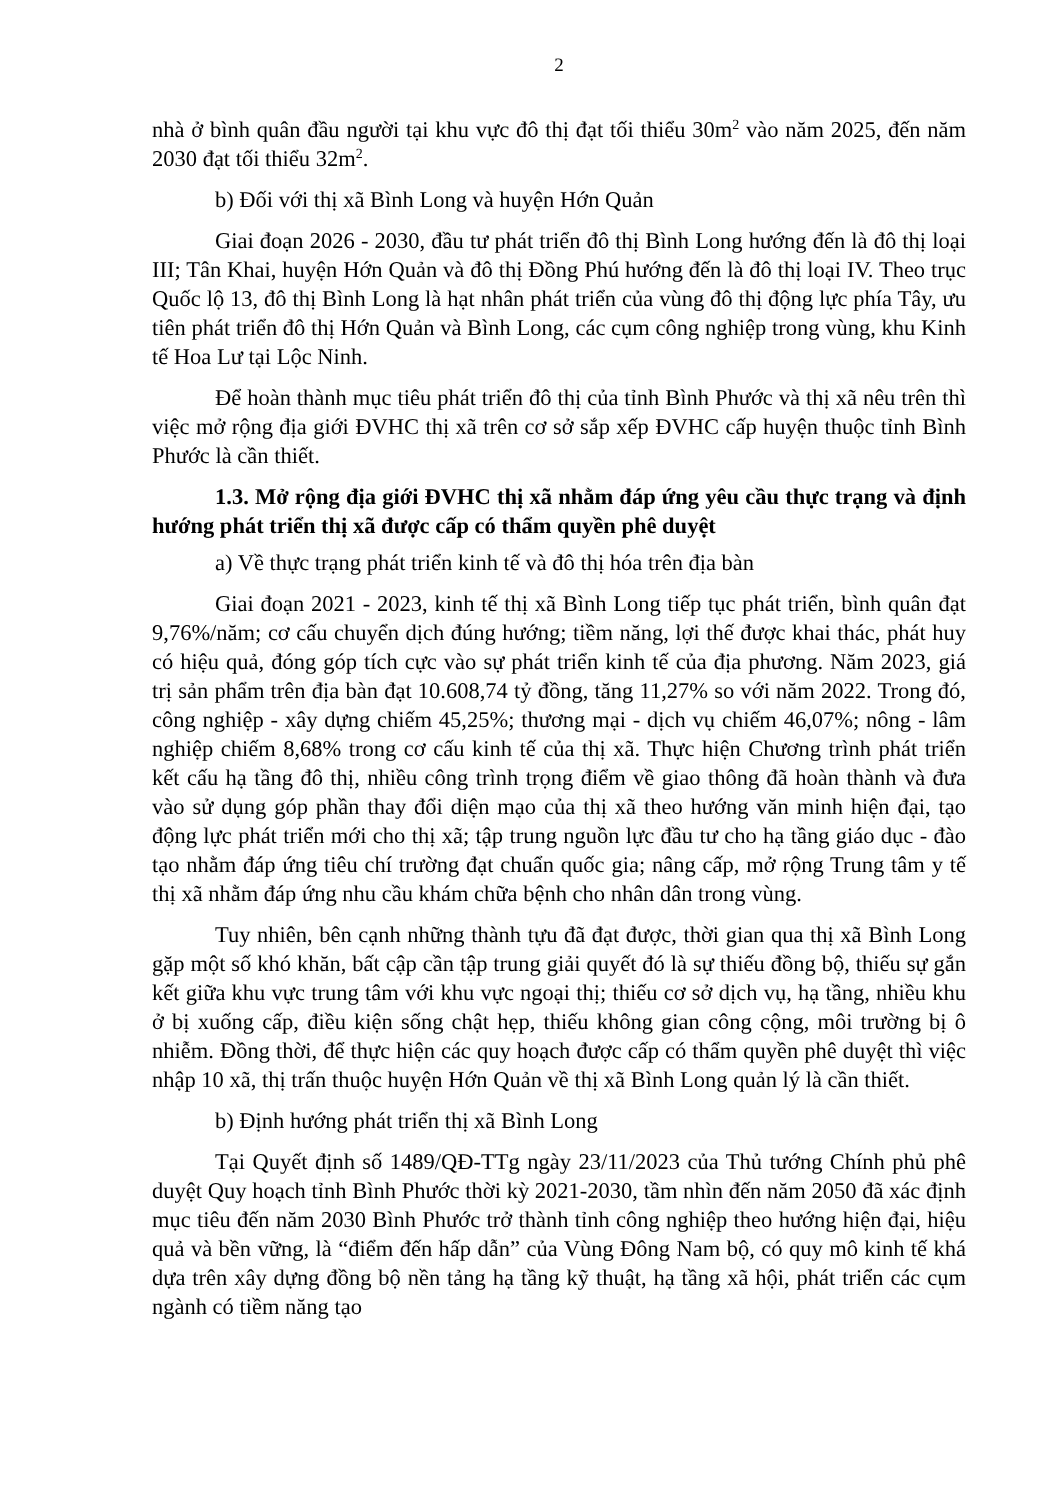2
nhà ở bình quân đầu người tại khu vực đô thị đạt tối thiểu 30m<sup>2</sup> vào năm 2025, đến năm 2030 đạt tối thiểu 32m<sup>2</sup>.
b) Đối với thị xã Bình Long và huyện Hớn Quản
Giai đoạn 2026 - 2030, đầu tư phát triển đô thị Bình Long hướng đến là đô thị loại III; Tân Khai, huyện Hớn Quản và đô thị Đồng Phú hướng đến là đô thị loại IV. Theo trục Quốc lộ 13, đô thị Bình Long là hạt nhân phát triển của vùng đô thị động lực phía Tây, ưu tiên phát triển đô thị Hớn Quản và Bình Long, các cụm công nghiệp trong vùng, khu Kinh tế Hoa Lư tại Lộc Ninh.
Để hoàn thành mục tiêu phát triển đô thị của tỉnh Bình Phước và thị xã nêu trên thì việc mở rộng địa giới ĐVHC thị xã trên cơ sở sắp xếp ĐVHC cấp huyện thuộc tỉnh Bình Phước là cần thiết.
1.3. Mở rộng địa giới ĐVHC thị xã nhằm đáp ứng yêu cầu thực trạng và định hướng phát triển thị xã được cấp có thẩm quyền phê duyệt
a) Về thực trạng phát triển kinh tế và đô thị hóa trên địa bàn
Giai đoạn 2021 - 2023, kinh tế thị xã Bình Long tiếp tục phát triển, bình quân đạt 9,76%/năm; cơ cấu chuyển dịch đúng hướng; tiềm năng, lợi thế được khai thác, phát huy có hiệu quả, đóng góp tích cực vào sự phát triển kinh tế của địa phương. Năm 2023, giá trị sản phẩm trên địa bàn đạt 10.608,74 tỷ đồng, tăng 11,27% so với năm 2022. Trong đó, công nghiệp - xây dựng chiếm 45,25%; thương mại - dịch vụ chiếm 46,07%; nông - lâm nghiệp chiếm 8,68% trong cơ cấu kinh tế của thị xã. Thực hiện Chương trình phát triển kết cấu hạ tầng đô thị, nhiều công trình trọng điểm về giao thông đã hoàn thành và đưa vào sử dụng góp phần thay đổi diện mạo của thị xã theo hướng văn minh hiện đại, tạo động lực phát triển mới cho thị xã; tập trung nguồn lực đầu tư cho hạ tầng giáo dục - đào tạo nhằm đáp ứng tiêu chí trường đạt chuẩn quốc gia; nâng cấp, mở rộng Trung tâm y tế thị xã nhằm đáp ứng nhu cầu khám chữa bệnh cho nhân dân trong vùng.
Tuy nhiên, bên cạnh những thành tựu đã đạt được, thời gian qua thị xã Bình Long gặp một số khó khăn, bất cập cần tập trung giải quyết đó là sự thiếu đồng bộ, thiếu sự gắn kết giữa khu vực trung tâm với khu vực ngoại thị; thiếu cơ sở dịch vụ, hạ tầng, nhiều khu ở bị xuống cấp, điều kiện sống chật hẹp, thiếu không gian công cộng, môi trường bị ô nhiễm. Đồng thời, để thực hiện các quy hoạch được cấp có thẩm quyền phê duyệt thì việc nhập 10 xã, thị trấn thuộc huyện Hớn Quản về thị xã Bình Long quản lý là cần thiết.
b) Định hướng phát triển thị xã Bình Long
Tại Quyết định số 1489/QĐ-TTg ngày 23/11/2023 của Thủ tướng Chính phủ phê duyệt Quy hoạch tỉnh Bình Phước thời kỳ 2021-2030, tầm nhìn đến năm 2050 đã xác định mục tiêu đến năm 2030 Bình Phước trở thành tỉnh công nghiệp theo hướng hiện đại, hiệu quả và bền vững, là “điểm đến hấp dẫn” của Vùng Đông Nam bộ, có quy mô kinh tế khá dựa trên xây dựng đồng bộ nền tảng hạ tầng kỹ thuật, hạ tầng xã hội, phát triển các cụm ngành có tiềm năng tạo